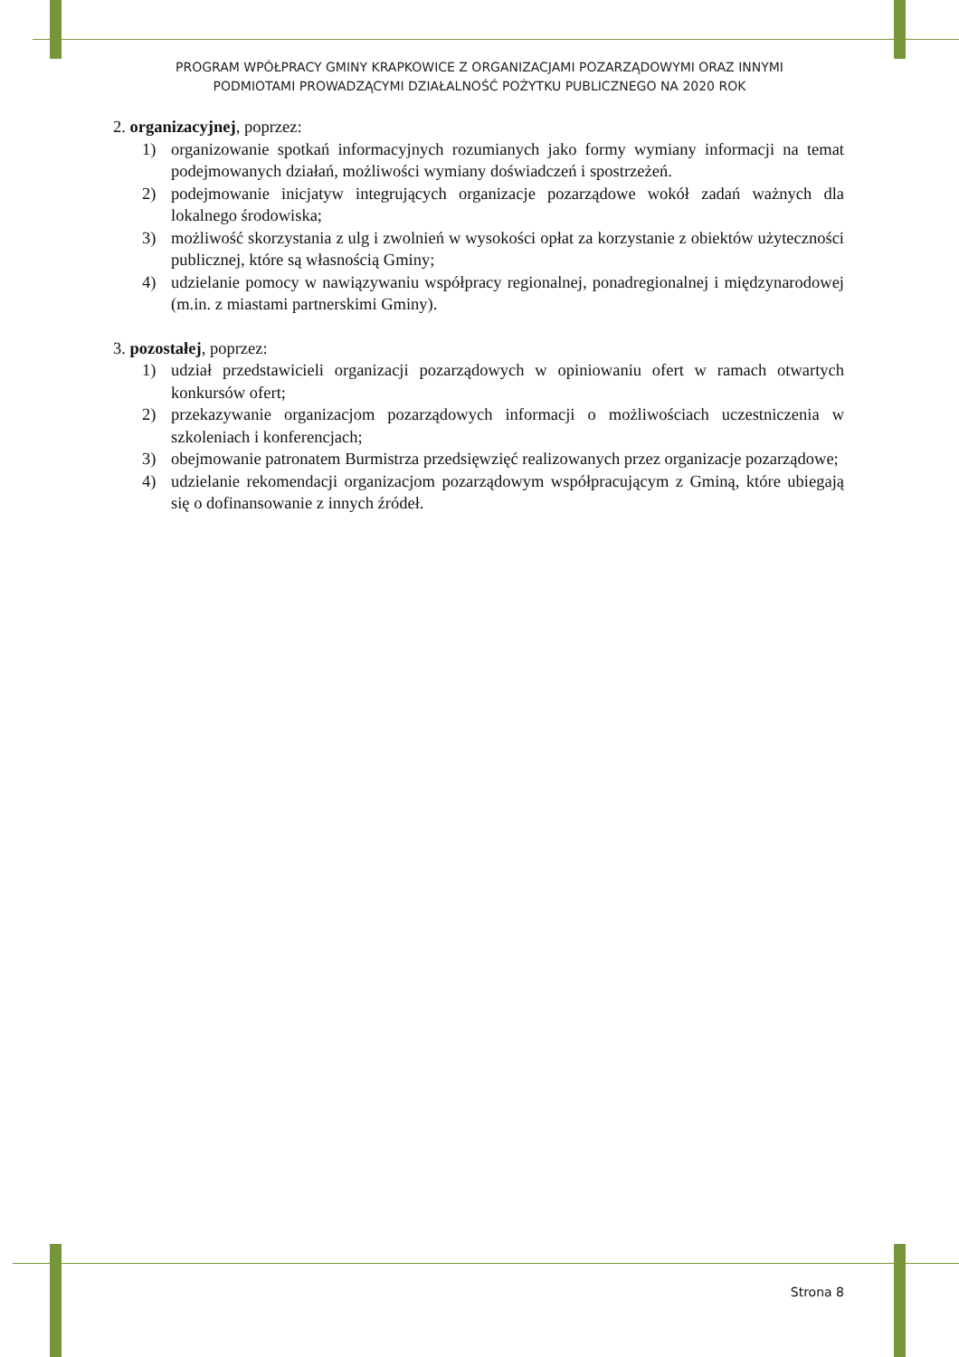PROGRAM WPÓŁPRACY GMINY KRAPKOWICE Z ORGANIZACJAMI POZARZĄDOWYMI ORAZ INNYMI
PODMIOTAMI PROWADZĄCYMI DZIAŁALNOŚĆ POŻYTKU PUBLICZNEGO NA 2020 ROK
2. organizacyjnej, poprzez:
1) organizowanie spotkań informacyjnych rozumianych jako formy wymiany informacji na temat podejmowanych działań, możliwości wymiany doświadczeń i spostrzeżeń.
2) podejmowanie inicjatyw integrujących organizacje pozarządowe wokół zadań ważnych dla lokalnego środowiska;
3) możliwość skorzystania z ulg i zwolnień w wysokości opłat za korzystanie z obiektów użyteczności publicznej, które są własnością Gminy;
4) udzielanie pomocy w nawiązywaniu współpracy regionalnej, ponadregionalnej i międzynarodowej (m.in. z miastami partnerskimi Gminy).
3. pozostałej, poprzez:
1) udział przedstawicieli organizacji pozarządowych w opiniowaniu ofert w ramach otwartych konkursów ofert;
2) przekazywanie organizacjom pozarządowych informacji o możliwościach uczestniczenia w szkoleniach i konferencjach;
3) obejmowanie patronatem Burmistrza przedsięwzięć realizowanych przez organizacje pozarządowe;
4) udzielanie rekomendacji organizacjom pozarządowym współpracującym z Gminą, które ubiegają się o dofinansowanie z innych źródeł.
Strona 8